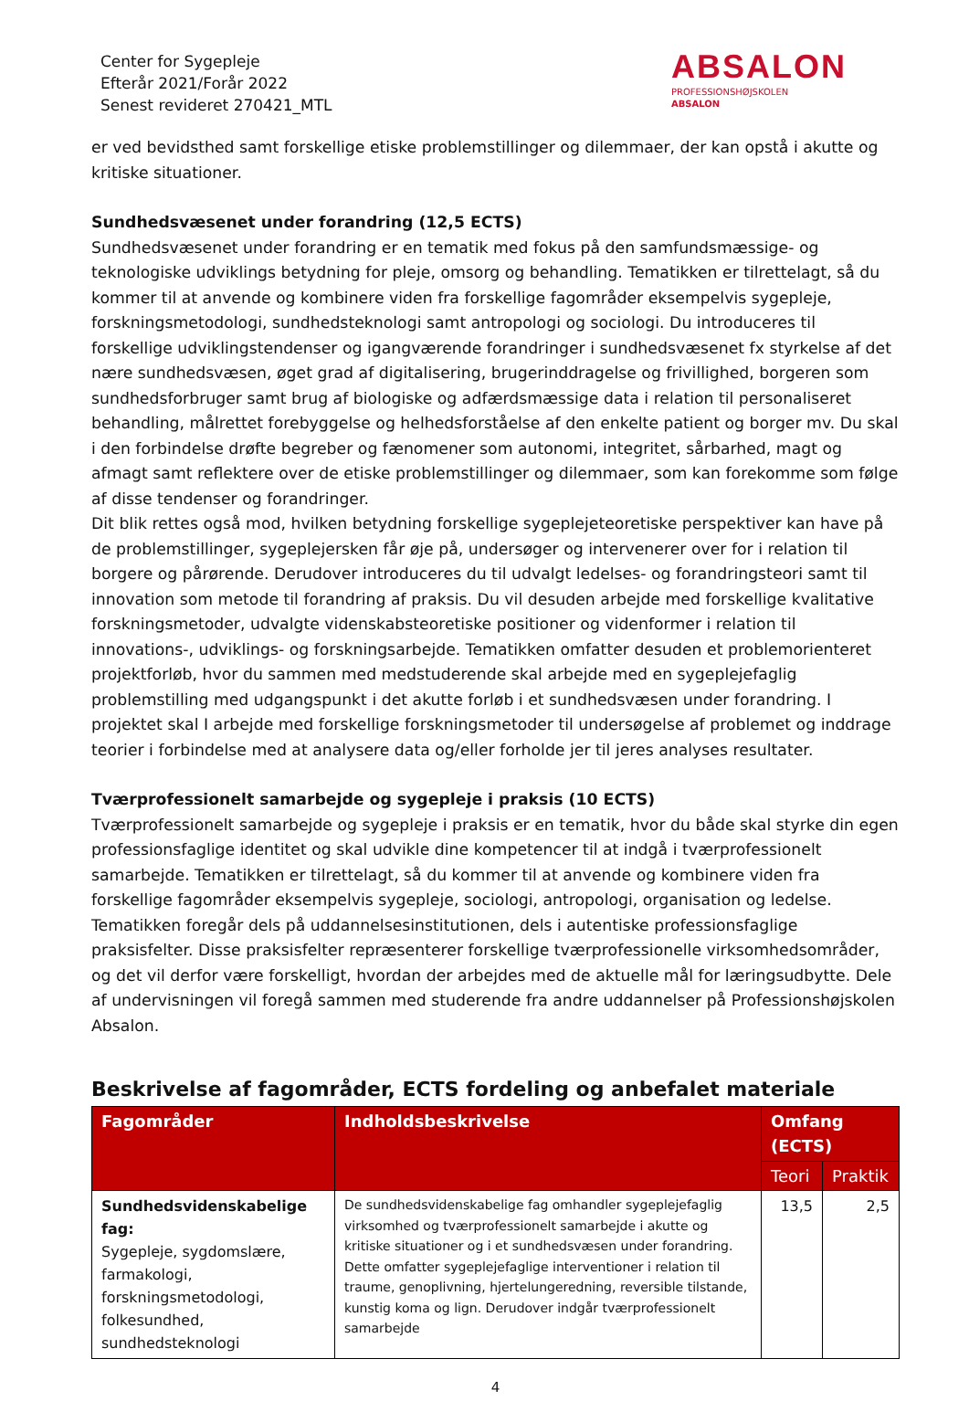Center for Sygepleje
Efterår 2021/Forår 2022
Senest revideret 270421_MTL
ABSALON
PROFESSIONSHØJSKOLEN
ABSALON
er ved bevidsthed samt forskellige etiske problemstillinger og dilemmaer, der kan opstå i akutte og kritiske situationer.
Sundhedsvæsenet under forandring (12,5 ECTS)
Sundhedsvæsenet under forandring er en tematik med fokus på den samfundsmæssige- og teknologiske udviklings betydning for pleje, omsorg og behandling. Tematikken er tilrettelagt, så du kommer til at anvende og kombinere viden fra forskellige fagområder eksempelvis sygepleje, forskningsmetodologi, sundhedsteknologi samt antropologi og sociologi. Du introduceres til forskellige udviklingstendenser og igangværende forandringer i sundhedsvæsenet fx styrkelse af det nære sundhedsvæsen, øget grad af digitalisering, brugerinddragelse og frivillighed, borgeren som sundhedsforbruger samt brug af biologiske og adfærdsmæssige data i relation til personaliseret behandling, målrettet forebyggelse og helhedsforståelse af den enkelte patient og borger mv. Du skal i den forbindelse drøfte begreber og fænomener som autonomi, integritet, sårbarhed, magt og afmagt samt reflektere over de etiske problemstillinger og dilemmaer, som kan forekomme som følge af disse tendenser og forandringer.
Dit blik rettes også mod, hvilken betydning forskellige sygeplejeteoretiske perspektiver kan have på de problemstillinger, sygeplejersken får øje på, undersøger og intervenerer over for i relation til borgere og pårørende. Derudover introduceres du til udvalgt ledelses- og forandringsteori samt til innovation som metode til forandring af praksis. Du vil desuden arbejde med forskellige kvalitative forskningsmetoder, udvalgte videnskabsteoretiske positioner og videnformer i relation til innovations-, udviklings- og forskningsarbejde. Tematikken omfatter desuden et problemorienteret projektforløb, hvor du sammen med medstuderende skal arbejde med en sygeplejefaglig problemstilling med udgangspunkt i det akutte forløb i et sundhedsvæsen under forandring. I projektet skal I arbejde med forskellige forskningsmetoder til undersøgelse af problemet og inddrage teorier i forbindelse med at analysere data og/eller forholde jer til jeres analyses resultater.
Tværprofessionelt samarbejde og sygepleje i praksis (10 ECTS)
Tværprofessionelt samarbejde og sygepleje i praksis er en tematik, hvor du både skal styrke din egen professionsfaglige identitet og skal udvikle dine kompetencer til at indgå i tværprofessionelt samarbejde. Tematikken er tilrettelagt, så du kommer til at anvende og kombinere viden fra forskellige fagområder eksempelvis sygepleje, sociologi, antropologi, organisation og ledelse. Tematikken foregår dels på uddannelsesinstitutionen, dels i autentiske professionsfaglige praksisfelter. Disse praksisfelter repræsenterer forskellige tværprofessionelle virksomhedsområder, og det vil derfor være forskelligt, hvordan der arbejdes med de aktuelle mål for læringsudbytte. Dele af undervisningen vil foregå sammen med studerende fra andre uddannelser på Professionshøjskolen Absalon.
Beskrivelse af fagområder, ECTS fordeling og anbefalet materiale
| Fagområder | Indholdsbeskrivelse | Omfang (ECTS) | |
| --- | --- | --- | --- |
| | | Teori | Praktik |
| Sundhedsvidenskabelige fag: Sygepleje, sygdomslære, farmakologi, forskningsmetodologi, folkesundhed, sundhedsteknologi | De sundhedsvidenskabelige fag omhandler sygeplejefaglig virksomhed og tværprofessionelt samarbejde i akutte og kritiske situationer og i et sundhedsvæsen under forandring. Dette omfatter sygeplejefaglige interventioner i relation til traume, genoplivning, hjertelungeredning, reversible tilstande, kunstig koma og lign. Derudover indgår tværprofessionelt samarbejde | 13,5 | 2,5 |
4